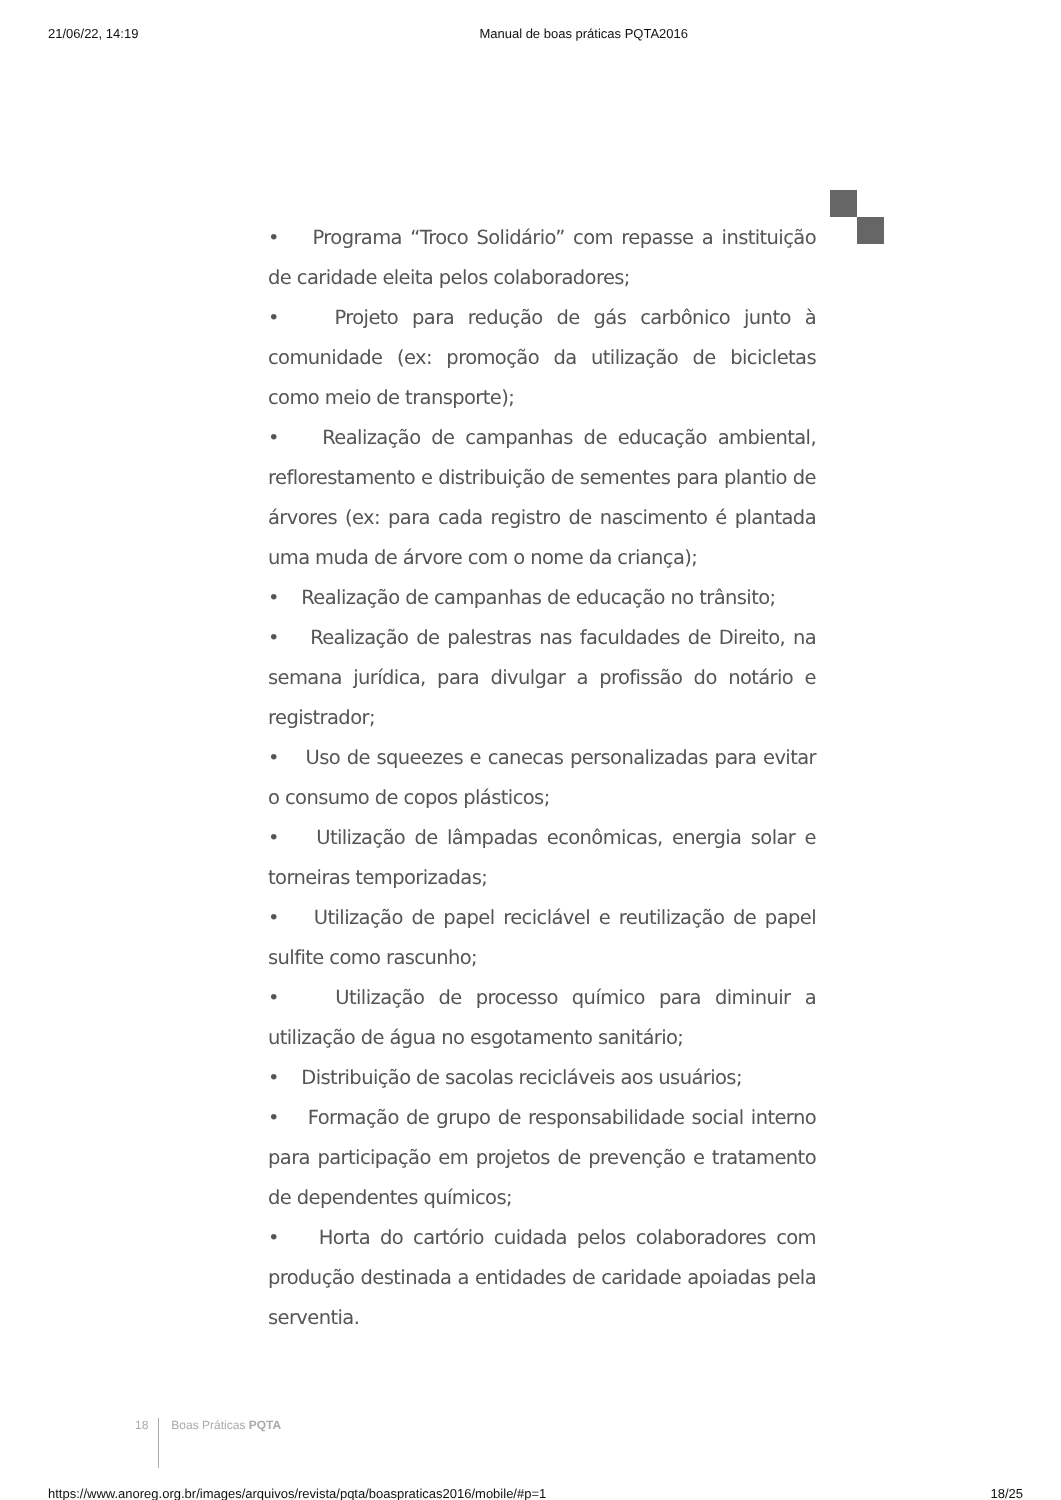21/06/22, 14:19 Manual de boas práticas PQTA2016
• Programa “Troco Solidário” com repasse a instituição de caridade eleita pelos colaboradores;
• Projeto para redução de gás carbônico junto à comunidade (ex: promoção da utilização de bicicletas como meio de transporte);
• Realização de campanhas de educação ambiental, reflorestamento e distribuição de sementes para plantio de árvores (ex: para cada registro de nascimento é plantada uma muda de árvore com o nome da criança);
• Realização de campanhas de educação no trânsito;
• Realização de palestras nas faculdades de Direito, na semana jurídica, para divulgar a profissão do notário e registrador;
• Uso de squeezes e canecas personalizadas para evitar o consumo de copos plásticos;
• Utilização de lâmpadas econômicas, energia solar e torneiras temporizadas;
• Utilização de papel reciclável e reutilização de papel sulfite como rascunho;
• Utilização de processo químico para diminuir a utilização de água no esgotamento sanitário;
• Distribuição de sacolas recicláveis aos usuários;
• Formação de grupo de responsabilidade social interno para participação em projetos de prevenção e tratamento de dependentes químicos;
• Horta do cartório cuidada pelos colaboradores com produção destinada a entidades de caridade apoiadas pela serventia.
18 Boas Práticas PQTA
https://www.anoreg.org.br/images/arquivos/revista/pqta/boaspraticas2016/mobile/#p=1 18/25